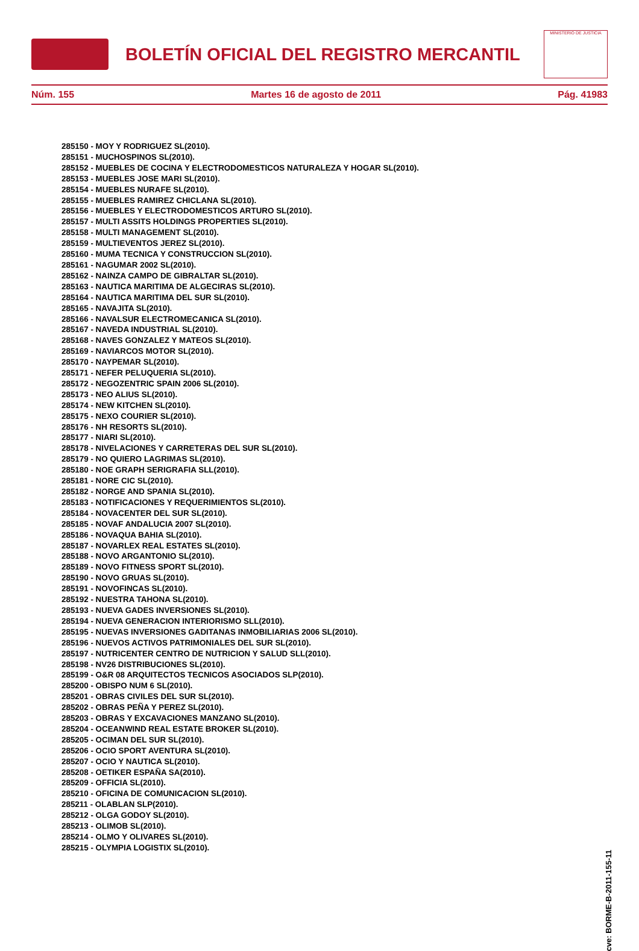BOLETÍN OFICIAL DEL REGISTRO MERCANTIL
MINISTERIO DE JUSTICIA
Núm. 155 Martes 16 de agosto de 2011 Pág. 41983
285150 - MOY Y RODRIGUEZ SL(2010).
285151 - MUCHOSPINOS SL(2010).
285152 - MUEBLES DE COCINA Y ELECTRODOMESTICOS NATURALEZA Y HOGAR SL(2010).
285153 - MUEBLES JOSE MARI SL(2010).
285154 - MUEBLES NURAFE SL(2010).
285155 - MUEBLES RAMIREZ CHICLANA SL(2010).
285156 - MUEBLES Y ELECTRODOMESTICOS ARTURO SL(2010).
285157 - MULTI ASSITS HOLDINGS PROPERTIES SL(2010).
285158 - MULTI MANAGEMENT SL(2010).
285159 - MULTIEVENTOS JEREZ SL(2010).
285160 - MUMA TECNICA Y CONSTRUCCION SL(2010).
285161 - NAGUMAR 2002 SL(2010).
285162 - NAINZA CAMPO DE GIBRALTAR SL(2010).
285163 - NAUTICA MARITIMA DE ALGECIRAS SL(2010).
285164 - NAUTICA MARITIMA DEL SUR SL(2010).
285165 - NAVAJITA SL(2010).
285166 - NAVALSUR ELECTROMECANICA SL(2010).
285167 - NAVEDA INDUSTRIAL SL(2010).
285168 - NAVES GONZALEZ Y MATEOS SL(2010).
285169 - NAVIARCOS MOTOR SL(2010).
285170 - NAYPEMAR SL(2010).
285171 - NEFER PELUQUERIA SL(2010).
285172 - NEGOZENTRIC SPAIN 2006 SL(2010).
285173 - NEO ALIUS SL(2010).
285174 - NEW KITCHEN SL(2010).
285175 - NEXO COURIER SL(2010).
285176 - NH RESORTS SL(2010).
285177 - NIARI SL(2010).
285178 - NIVELACIONES Y CARRETERAS DEL SUR SL(2010).
285179 - NO QUIERO LAGRIMAS SL(2010).
285180 - NOE GRAPH SERIGRAFIA SLL(2010).
285181 - NORE CIC SL(2010).
285182 - NORGE AND SPANIA SL(2010).
285183 - NOTIFICACIONES Y REQUERIMIENTOS SL(2010).
285184 - NOVACENTER DEL SUR SL(2010).
285185 - NOVAF ANDALUCIA 2007 SL(2010).
285186 - NOVAQUA BAHIA SL(2010).
285187 - NOVARLEX REAL ESTATES SL(2010).
285188 - NOVO ARGANTONIO SL(2010).
285189 - NOVO FITNESS SPORT SL(2010).
285190 - NOVO GRUAS SL(2010).
285191 - NOVOFINCAS SL(2010).
285192 - NUESTRA TAHONA SL(2010).
285193 - NUEVA GADES INVERSIONES SL(2010).
285194 - NUEVA GENERACION INTERIORISMO SLL(2010).
285195 - NUEVAS INVERSIONES GADITANAS INMOBILIARIAS 2006 SL(2010).
285196 - NUEVOS ACTIVOS PATRIMONIALES DEL SUR SL(2010).
285197 - NUTRICENTER CENTRO DE NUTRICION Y SALUD SLL(2010).
285198 - NV26 DISTRIBUCIONES SL(2010).
285199 - O&R 08 ARQUITECTOS TECNICOS ASOCIADOS SLP(2010).
285200 - OBISPO NUM 6 SL(2010).
285201 - OBRAS CIVILES DEL SUR SL(2010).
285202 - OBRAS PEÑA Y PEREZ SL(2010).
285203 - OBRAS Y EXCAVACIONES MANZANO SL(2010).
285204 - OCEANWIND REAL ESTATE BROKER SL(2010).
285205 - OCIMAN DEL SUR SL(2010).
285206 - OCIO SPORT AVENTURA SL(2010).
285207 - OCIO Y NAUTICA SL(2010).
285208 - OETIKER ESPAÑA SA(2010).
285209 - OFFICIA SL(2010).
285210 - OFICINA DE COMUNICACION SL(2010).
285211 - OLABLAN SLP(2010).
285212 - OLGA GODOY SL(2010).
285213 - OLIMOB SL(2010).
285214 - OLMO Y OLIVARES SL(2010).
285215 - OLYMPIA LOGISTIX SL(2010).
cve: BORME-B-2011-155-11